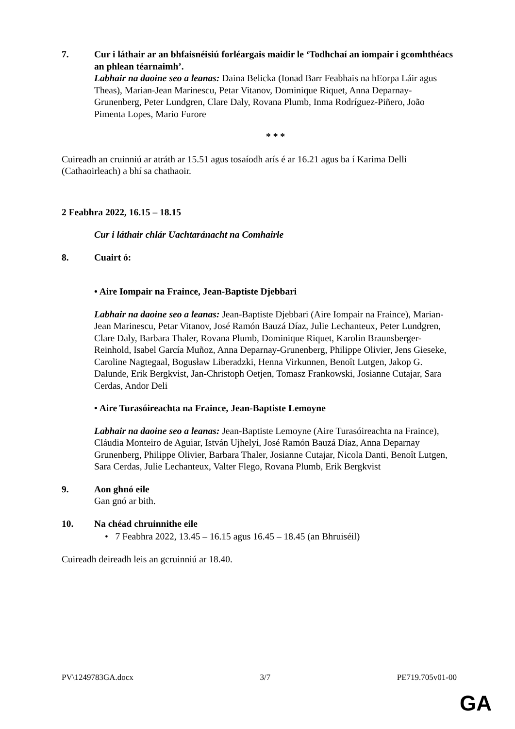7. Cur i láthair ar an bhfaisnéisiú forléargais maidir le ‘Todhchaí an iompair i gcomhthéacs an phlean téarnaimh’.
Labhair na daoine seo a leanas: Daina Belicka (Ionad Barr Feabhais na hEorpa Láir agus Theas), Marian-Jean Marinescu, Petar Vitanov, Dominique Riquet, Anna Deparnay-Grunenberg, Peter Lundgren, Clare Daly, Rovana Plumb, Inma Rodríguez-Piñero, João Pimenta Lopes, Mario Furore
* * *
Cuireadh an cruinniú ar atráth ar 15.51 agus tosaíodh arís é ar 16.21 agus ba í Karima Delli (Cathaoirleach) a bhí sa chathaoir.
2 Feabhra 2022, 16.15 – 18.15
Cur i láthair chlár Uachtaránacht na Comhairle
8. Cuairt ó:
• Aire Iompair na Fraince, Jean-Baptiste Djebbari
Labhair na daoine seo a leanas: Jean-Baptiste Djebbari (Aire Iompair na Fraince), Marian-Jean Marinescu, Petar Vitanov, José Ramón Bauzá Díaz, Julie Lechanteux, Peter Lundgren, Clare Daly, Barbara Thaler, Rovana Plumb, Dominique Riquet, Karolin Braunsberger-Reinhold, Isabel García Muñoz, Anna Deparnay-Grunenberg, Philippe Olivier, Jens Gieseke, Caroline Nagtegaal, Bogusław Liberadzki, Henna Virkunnen, Benoît Lutgen, Jakop G. Dalunde, Erik Bergkvist, Jan-Christoph Oetjen, Tomasz Frankowski, Josianne Cutajar, Sara Cerdas, Andor Deli
• Aire Turasóireachta na Fraince, Jean-Baptiste Lemoyne
Labhair na daoine seo a leanas: Jean-Baptiste Lemoyne (Aire Turasóireachta na Fraince), Cláudia Monteiro de Aguiar, István Ujhelyi, José Ramón Bauzá Díaz, Anna Deparnay Grunenberg, Philippe Olivier, Barbara Thaler, Josianne Cutajar, Nicola Danti, Benoît Lutgen, Sara Cerdas, Julie Lechanteux, Valter Flego, Rovana Plumb, Erik Bergkvist
9. Aon ghnó eile
Gan gnó ar bith.
10. Na chéad chruinnithe eile
• 7 Feabhra 2022, 13.45 – 16.15 agus 16.45 – 18.45 (an Bhruiséil)
Cuireadh deireadh leis an gcruinniú ar 18.40.
PV\1249783GA.docx 3/7 PE719.705v01-00
GA